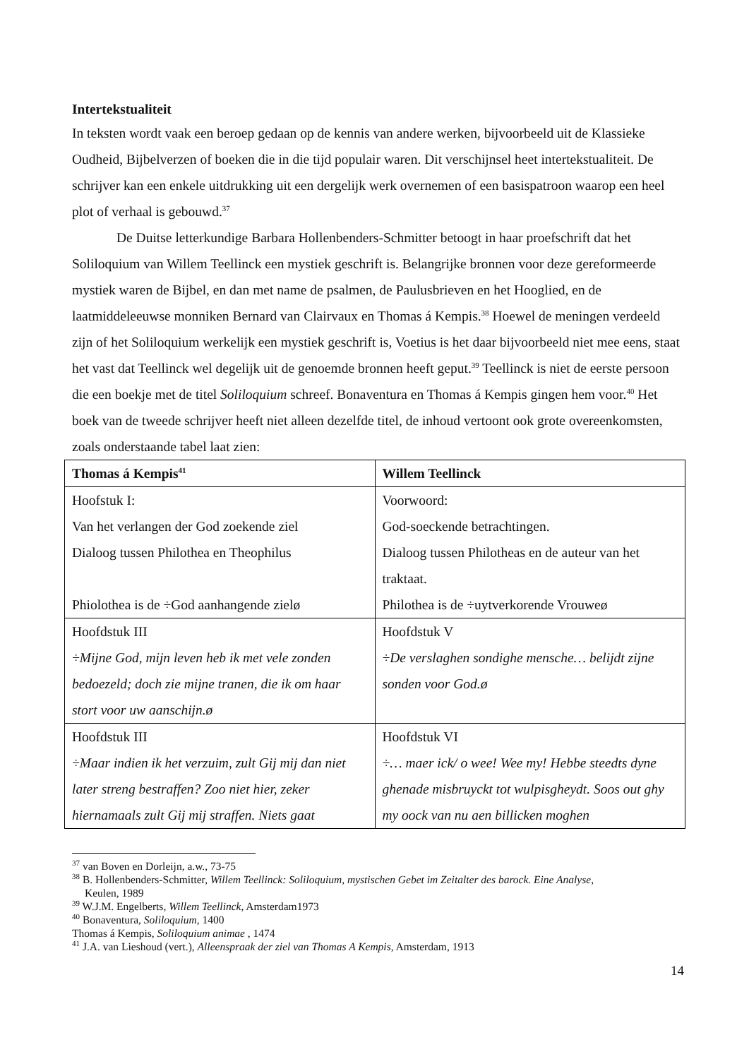Intertekstualiteit
In teksten wordt vaak een beroep gedaan op de kennis van andere werken, bijvoorbeeld uit de Klassieke Oudheid, Bijbelverzen of boeken die in die tijd populair waren. Dit verschijnsel heet intertekstualiteit. De schrijver kan een enkele uitdrukking uit een dergelijk werk overnemen of een basispatroon waarop een heel plot of verhaal is gebouwd.<sup>37</sup>
De Duitse letterkundige Barbara Hollenbenders-Schmitter betoogt in haar proefschrift dat het Soliloquium van Willem Teellinck een mystiek geschrift is. Belangrijke bronnen voor deze gereformeerde mystiek waren de Bijbel, en dan met name de psalmen, de Paulusbrieven en het Hooglied, en de laatmiddeleeuwse monniken Bernard van Clairvaux en Thomas á Kempis.<sup>38</sup> Hoewel de meningen verdeeld zijn of het Soliloquium werkelijk een mystiek geschrift is, Voetius is het daar bijvoorbeeld niet mee eens, staat het vast dat Teellinck wel degelijk uit de genoemde bronnen heeft geput.<sup>39</sup> Teellinck is niet de eerste persoon die een boekje met de titel Soliloquium schreef. Bonaventura en Thomas á Kempis gingen hem voor.<sup>40</sup> Het boek van de tweede schrijver heeft niet alleen dezelfde titel, de inhoud vertoont ook grote overeenkomsten, zoals onderstaande tabel laat zien:
| Thomas á Kempis<sup>41</sup> | Willem Teellinck |
| --- | --- |
| Hoofstuk I: Van het verlangen der God zoekende ziel Dialoog tussen Philothea en Theophilus Phiolothea is de ÷God aanhangende zielø | Voorwoord: God-soeckende betrachtingen. Dialoog tussen Philotheas en de auteur van het traktaat. Philothea is de ÷uytverkorende Vrouweø |
| Hoofdstuk III ÷Mijne God, mijn leven heb ik met vele zonden bedoezeld; doch zie mijne tranen, die ik om haar stort voor uw aanschijn.ø | Hoofdstuk V ÷De verslaghen sondighe mensche… belijdt zijne sonden voor God.ø |
| Hoofdstuk III ÷Maar indien ik het verzuim, zult Gij mij dan niet later streng bestraffen? Zoo niet hier, zeker hiernamaals zult Gij mij straffen. Niets gaat | Hoofdstuk VI ÷… maer ick/ o wee! Wee my! Hebbe steedts dyne ghenade misbruyckt tot wulpisgheydt. Soos out ghy my oock van nu aen billicken moghen |
<sup>37</sup> van Boven en Dorleijn, a.w., 73-75
<sup>38</sup> B. Hollenbenders-Schmitter, Willem Teellinck: Soliloquium, mystischen Gebet im Zeitalter des barock. Eine Analyse,
Keulen, 1989
<sup>39</sup> W.J.M. Engelberts, Willem Teellinck, Amsterdam1973
<sup>40</sup> Bonaventura, Soliloquium, 1400
Thomas á Kempis, Soliloquium animae , 1474
<sup>41</sup> J.A. van Lieshoud (vert.), Alleenspraak der ziel van Thomas A Kempis, Amsterdam, 1913
14